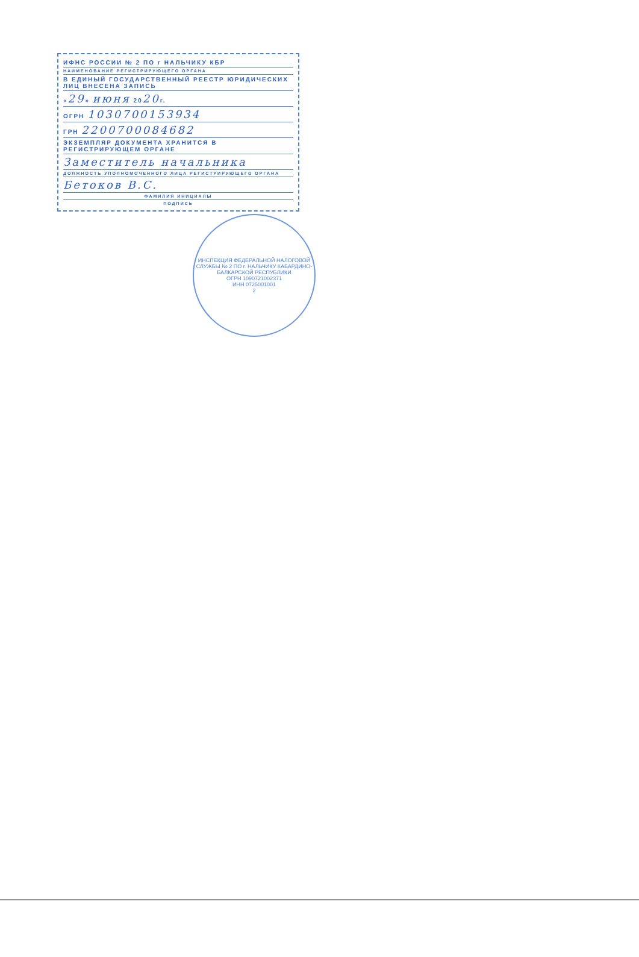ИФНС РОССИИ № 2 ПО г НАЛЬЧИКУ КБР
НАИМЕНОВАНИЕ РЕГИСТРИРУЮЩЕГО ОРГАНА
В ЕДИНЫЙ ГОСУДАРСТВЕННЫЙ РЕЕСТР ЮРИДИЧЕСКИХ ЛИЦ ВНЕСЕНА ЗАПИСЬ
«29» июня 2020г.
ОГРН 1030700153934
ГРН 2200700084682
ЭКЗЕМПЛЯР ДОКУМЕНТА ХРАНИТСЯ В РЕГИСТРИРУЮЩЕМ ОРГАНЕ
Заместитель начальника
ДОЛЖНОСТЬ УПОЛНОМОЧЕННОГО ЛИЦА РЕГИСТРИРУЮЩЕГО ОРГАНА
Бетоков В.С.
ФАМИЛИЯ ИНИЦИАЛЫ
ПОДПИСЬ
ИНСПЕКЦИЯ ФЕДЕРАЛЬНОЙ НАЛОГОВОЙ СЛУЖБЫ № 2 ПО г. НАЛЬЧИКУ КАБАРДИНО-БАЛКАРСКОЙ РЕСПУБЛИКИ
ОГРН 1090721002371
ИНН 0725001001
2